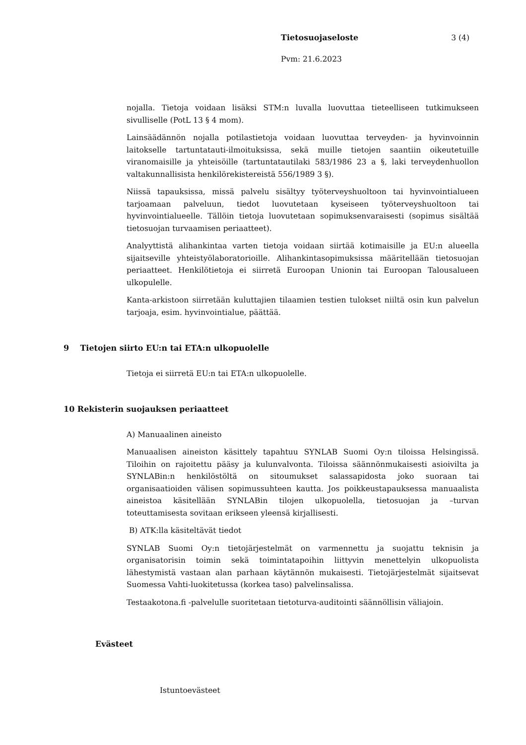Tietosuojaseloste 3 (4)
Pvm: 21.6.2023
nojalla. Tietoja voidaan lisäksi STM:n luvalla luovuttaa tieteelliseen tutkimukseen sivulliselle (PotL 13 § 4 mom).
Lainsäädännön nojalla potilastietoja voidaan luovuttaa terveyden- ja hyvinvoinnin laitokselle tartuntatauti-ilmoituksissa, sekä muille tietojen saantiin oikeutetuille viranomaisille ja yhteisöille (tartuntatautilaki 583/1986 23 a §, laki terveydenhuollon valtakunnallisista henkilörekistereistä 556/1989 3 §).
Niissä tapauksissa, missä palvelu sisältyy työterveyshuoltoon tai hyvinvointialueen tarjoamaan palveluun, tiedot luovutetaan kyseiseen työterveyshuoltoon tai hyvinvointialueelle. Tällöin tietoja luovutetaan sopimuksenvaraisesti (sopimus sisältää tietosuojan turvaamisen periaatteet).
Analyyttistä alihankintaa varten tietoja voidaan siirtää kotimaisille ja EU:n alueella sijaitseville yhteistyölaboratorioille. Alihankintasopimuksissa määritellään tietosuojan periaatteet. Henkilötietoja ei siirretä Euroopan Unionin tai Euroopan Talousalueen ulkopulelle.
Kanta-arkistoon siirretään kuluttajien tilaamien testien tulokset niiltä osin kun palvelun tarjoaja, esim. hyvinvointialue, päättää.
9 Tietojen siirto EU:n tai ETA:n ulkopuolelle
Tietoja ei siirretä EU:n tai ETA:n ulkopuolelle.
10 Rekisterin suojauksen periaatteet
A) Manuaalinen aineisto
Manuaalisen aineiston käsittely tapahtuu SYNLAB Suomi Oy:n tiloissa Helsingissä. Tiloihin on rajoitettu pääsy ja kulunvalvonta. Tiloissa säännönmukaisesti asioivilta ja SYNLABin:n henkilöstöltä on sitoumukset salassapidosta joko suoraan tai organisaatioiden välisen sopimussuhteen kautta. Jos poikkeustapauksessa manuaalista aineistoa käsitellään SYNLABin tilojen ulkopuolella, tietosuojan ja –turvan toteuttamisesta sovitaan erikseen yleensä kirjallisesti.
B) ATK:lla käsiteltävät tiedot
SYNLAB Suomi Oy:n tietojärjestelmät on varmennettu ja suojattu teknisin ja organisatorisin toimin sekä toimintatapoihin liittyvin menettelyin ulkopuolista lähestymistä vastaan alan parhaan käytännön mukaisesti. Tietojärjestelmät sijaitsevat Suomessa Vahti-luokitetussa (korkea taso) palvelinsalissa.
Testaakotona.fi -palvelulle suoritetaan tietoturva-auditointi säännöllisin väliajoin.
Evästeet
Istuntoevästeet